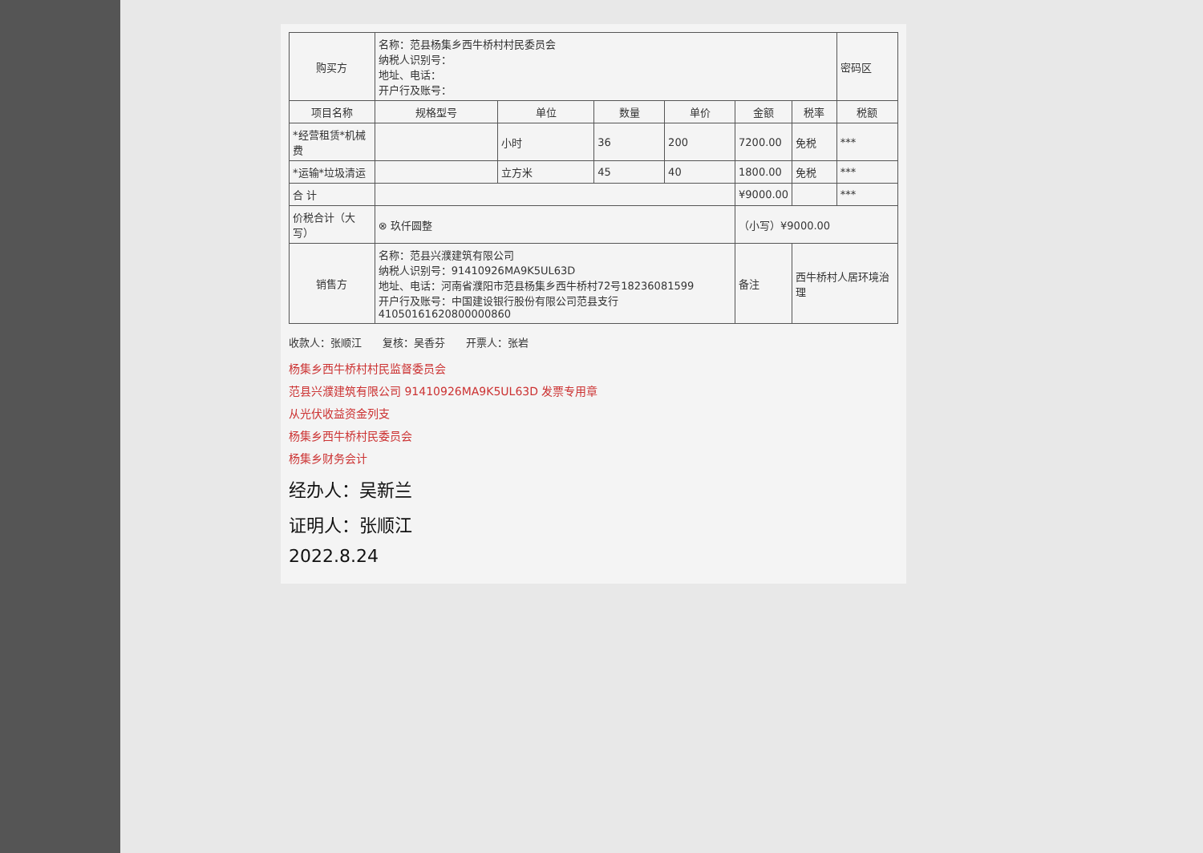| 购买方 | 名称：范县杨集乡西牛桥村村民委员会 纳税人识别号： 地址、电话： 开户行及账号： | | | | | | 密码区 |
| 项目名称 | 规格型号 | 单位 | 数量 | 单价 | 金额 | 税率 | 税额 |
| *经营租赁*机械费 | | 小时 | 36 | 200 | 7200.00 | 免税 | *** |
| *运输*垃圾清运 | | 立方米 | 45 | 40 | 1800.00 | 免税 | *** |
| 合 计 | | | | | ¥9000.00 | | *** |
| 价税合计（大写） | ⊗ 玖仟圆整 | | | | （小写）¥9000.00 | | |
| 销售方 | 名称：范县兴濮建筑有限公司 纳税人识别号：91410926MA9K5UL63D 地址、电话：河南省濮阳市范县杨集乡西牛桥村72号18236081599 开户行及账号：中国建设银行股份有限公司范县支行41050161620800000860 | | | | 备注 | 西牛桥村人居环境治理 | |
收款人：张顺江　　复核：吴香芬　　开票人：张岩
杨集乡西牛桥村村民监督委员会
范县兴濮建筑有限公司 91410926MA9K5UL63D 发票专用章
从光伏收益资金列支
杨集乡西牛桥村民委员会
杨集乡财务会计
经办人：吴新兰
证明人：张顺江
2022.8.24